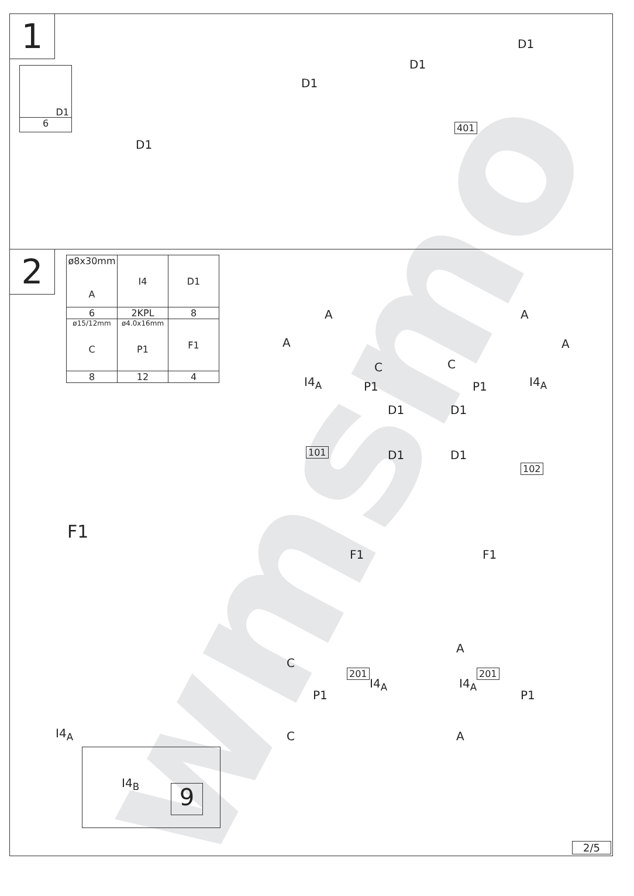wmsmo
1
D1
6
D1
D1
D1
D1
401
2
| ø8x30mm A | I4 | D1 |
| 6 | 2KPL | 8 |
| ø15/12mm C | ø4.0x16mm P1 | F1 |
| 8 | 12 | 4 |
A
A
C
I4<sub>A</sub> P1
D1
101 D1
F1
A
A
C
P1 I4<sub>A</sub>
D1
D1
102
F1
F1
A
C
201 201
I4<sub>A</sub> I4<sub>A</sub>
P1 P1
C A
I4<sub>A</sub>
I4<sub>B</sub>
9
2/5